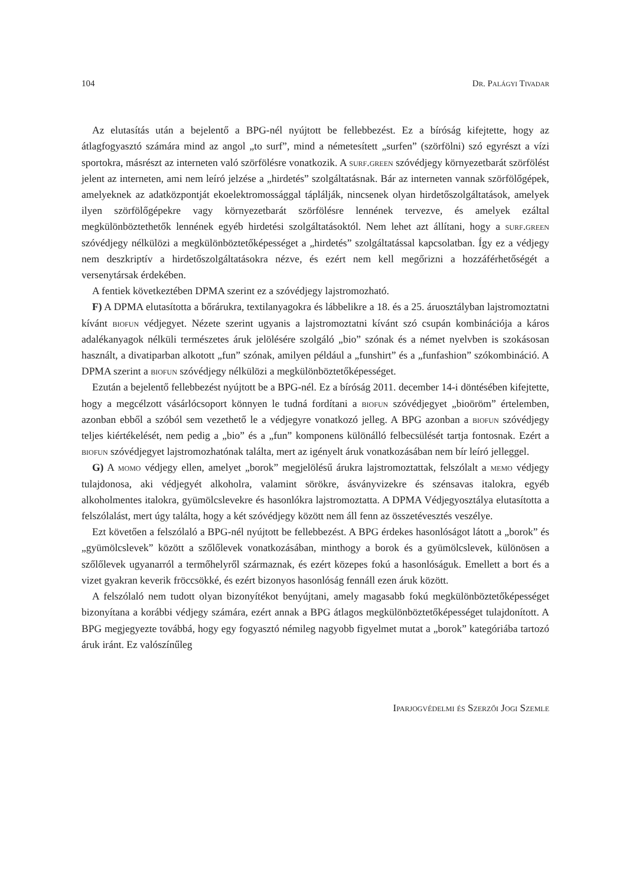104 Dr. Palágyi Tivadar
Az elutasítás után a bejelentő a BPG-nél nyújtott be fellebbezést. Ez a bíróság kifejtette, hogy az átlagfogyasztó számára mind az angol „to surf”, mind a németesített „surfen” (szörfölni) szó egyrészt a vízi sportokra, másrészt az interneten való szörfölésre vonatkozik. A surf.green szóvédjegy környezetbarát szörfölést jelent az interneten, ami nem leíró jelzése a „hirdetés” szolgáltatásnak. Bár az interneten vannak szörfölőgépek, amelyeknek az adatközpontját ekoelektromossággal táplálják, nincsenek olyan hirdetőszolgáltatások, amelyek ilyen szörfölőgépekre vagy környezetbarát szörfölésre lennének tervezve, és amelyek ezáltal megkülönböztethetők lennének egyéb hirdetési szolgáltatásoktól. Nem lehet azt állítani, hogy a surf.green szóvédjegy nélkülözi a megkülönböztetőképességet a „hirdetés” szolgáltatással kapcsolatban. Így ez a védjegy nem deszkriptív a hirdetőszolgáltatásokra nézve, és ezért nem kell megőrizni a hozzáférhetőségét a versenytársak érdekében.
A fentiek következtében DPMA szerint ez a szóvédjegy lajstromozható.
F) A DPMA elutasította a bőrárukra, textilanyagokra és lábbelikre a 18. és a 25. áruosztályban lajstromoztatni kívánt biofun védjegyet. Nézete szerint ugyanis a lajstromoztatni kívánt szó csupán kombinációja a káros adalékanyagok nélküli természetes áruk jelölésére szolgáló „bio” szónak és a német nyelvben is szokásosan használt, a divatiparban alkotott „fun” szónak, amilyen például a „funshirt” és a „funfashion” szókombináció. A DPMA szerint a biofun szóvédjegy nélkülözi a megkülönböztetőképességet.
Ezután a bejelentő fellebbezést nyújtott be a BPG-nél. Ez a bíróság 2011. december 14-i döntésében kifejtette, hogy a megcélzott vásárlócsoport könnyen le tudná fordítani a biofun szóvédjegyet „bioöröm” értelemben, azonban ebből a szóból sem vezethető le a védjegyre vonatkozó jelleg. A BPG azonban a biofun szóvédjegy teljes kiértékelését, nem pedig a „bio” és a „fun” komponens különálló felbecsülését tartja fontosnak. Ezért a biofun szóvédjegyet lajstromozhatónak találta, mert az igényelt áruk vonatkozásában nem bír leíró jelleggel.
G) A momo védjegy ellen, amelyet „borok” megjelölésű árukra lajstromoztattak, felszólalt a memo védjegy tulajdonosa, aki védjegyét alkoholra, valamint sörökre, ásványvizekre és szénsavas italokra, egyéb alkoholmentes italokra, gyümölcslevekre és hasonlókra lajstromoztatta. A DPMA Védjegyosztálya elutasította a felszólalást, mert úgy találta, hogy a két szóvédjegy között nem áll fenn az összetévesztés veszélye.
Ezt követően a felszólaló a BPG-nél nyújtott be fellebbezést. A BPG érdekes hasonlóságot látott a „borok” és „gyümölcslevek” között a szőlőlevek vonatkozásában, minthogy a borok és a gyümölcslevek, különösen a szőlőlevek ugyanarról a termőhelyről származnak, és ezért közepes fokú a hasonlóságuk. Emellett a bort és a vizet gyakran keverik fröccsökké, és ezért bizonyos hasonlóság fennáll ezen áruk között.
A felszólaló nem tudott olyan bizonyítékot benyújtani, amely magasabb fokú megkülönböztetőképességet bizonyítana a korábbi védjegy számára, ezért annak a BPG átlagos megkülönböztetőképességet tulajdonított. A BPG megjegyezte továbbá, hogy egy fogyasztó némileg nagyobb figyelmet mutat a „borok” kategóriába tartozó áruk iránt. Ez valószínűleg
Iparjogvédelmi és Szerzői Jogi Szemle